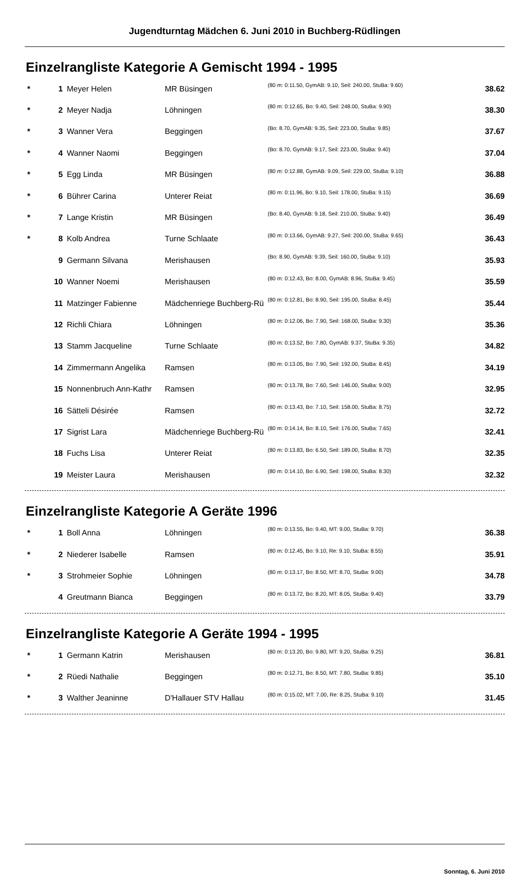Jugendturntag Mädchen 6. Juni 2010 in Buchberg-Rüdlingen
Einzelrangliste Kategorie A Gemischt 1994 - 1995
| * | 1 | Meyer Helen | MR Büsingen | (80 m: 0:11.50, GymAB: 9.10, Seil: 240.00, StuBa: 9.60) | 38.62 |
| * | 2 | Meyer Nadja | Löhningen | (80 m: 0:12.65, Bo: 9.40, Seil: 248.00, StuBa: 9.90) | 38.30 |
| * | 3 | Wanner Vera | Beggingen | (Bo: 8.70, GymAB: 9.35, Seil: 223.00, StuBa: 9.85) | 37.67 |
| * | 4 | Wanner Naomi | Beggingen | (Bo: 8.70, GymAB: 9.17, Seil: 223.00, StuBa: 9.40) | 37.04 |
| * | 5 | Egg Linda | MR Büsingen | (80 m: 0:12.88, GymAB: 9.09, Seil: 229.00, StuBa: 9.10) | 36.88 |
| * | 6 | Bührer Carina | Unterer Reiat | (80 m: 0:11.96, Bo: 9.10, Seil: 178.00, StuBa: 9.15) | 36.69 |
| * | 7 | Lange Kristin | MR Büsingen | (Bo: 8.40, GymAB: 9.18, Seil: 210.00, StuBa: 9.40) | 36.49 |
| * | 8 | Kolb Andrea | Turne Schlaate | (80 m: 0:13.66, GymAB: 9.27, Seil: 200.00, StuBa: 9.65) | 36.43 |
| | 9 | Germann Silvana | Merishausen | (Bo: 8.90, GymAB: 9.39, Seil: 160.00, StuBa: 9.10) | 35.93 |
| | 10 | Wanner Noemi | Merishausen | (80 m: 0:12.43, Bo: 8.00, GymAB: 8.96, StuBa: 9.45) | 35.59 |
| | 11 | Matzinger Fabienne | Mädchenriege Buchberg-Rü | (80 m: 0:12.81, Bo: 8.90, Seil: 195.00, StuBa: 8.45) | 35.44 |
| | 12 | Richli Chiara | Löhningen | (80 m: 0:12.06, Bo: 7.90, Seil: 168.00, StuBa: 9.30) | 35.36 |
| | 13 | Stamm Jacqueline | Turne Schlaate | (80 m: 0:13.52, Bo: 7.80, GymAB: 9.37, StuBa: 9.35) | 34.82 |
| | 14 | Zimmermann Angelika | Ramsen | (80 m: 0:13.05, Bo: 7.90, Seil: 192.00, StuBa: 8.45) | 34.19 |
| | 15 | Nonnenbruch Ann-Kathr | Ramsen | (80 m: 0:13.78, Bo: 7.60, Seil: 146.00, StuBa: 9.00) | 32.95 |
| | 16 | Sätteli Désirée | Ramsen | (80 m: 0:13.43, Bo: 7.10, Seil: 158.00, StuBa: 8.75) | 32.72 |
| | 17 | Sigrist Lara | Mädchenriege Buchberg-Rü | (80 m: 0:14.14, Bo: 8.10, Seil: 176.00, StuBa: 7.65) | 32.41 |
| | 18 | Fuchs Lisa | Unterer Reiat | (80 m: 0:13.83, Bo: 6.50, Seil: 189.00, StuBa: 8.70) | 32.35 |
| | 19 | Meister Laura | Merishausen | (80 m: 0:14.10, Bo: 6.90, Seil: 198.00, StuBa: 8.30) | 32.32 |
Einzelrangliste Kategorie A Geräte 1996
| * | 1 | Boll Anna | Löhningen | (80 m: 0:13.55, Bo: 9.40, MT: 9.00, StuBa: 9.70) | 36.38 |
| * | 2 | Niederer Isabelle | Ramsen | (80 m: 0:12.45, Bo: 9.10, Re: 9.10, StuBa: 8.55) | 35.91 |
| * | 3 | Strohmeier Sophie | Löhningen | (80 m: 0:13.17, Bo: 8.50, MT: 8.70, StuBa: 9.00) | 34.78 |
| | 4 | Greutmann Bianca | Beggingen | (80 m: 0:13.72, Bo: 8.20, MT: 8.05, StuBa: 9.40) | 33.79 |
Einzelrangliste Kategorie A Geräte 1994 - 1995
| * | 1 | Germann Katrin | Merishausen | (80 m: 0:13.20, Bo: 9.80, MT: 9.20, StuBa: 9.25) | 36.81 |
| * | 2 | Rüedi Nathalie | Beggingen | (80 m: 0:12.71, Bo: 8.50, MT: 7.80, StuBa: 9.85) | 35.10 |
| * | 3 | Walther Jeaninne | D'Hallauer STV Hallau | (80 m: 0:15.02, MT: 7.00, Re: 8.25, StuBa: 9.10) | 31.45 |
Sonntag, 6. Juni 2010